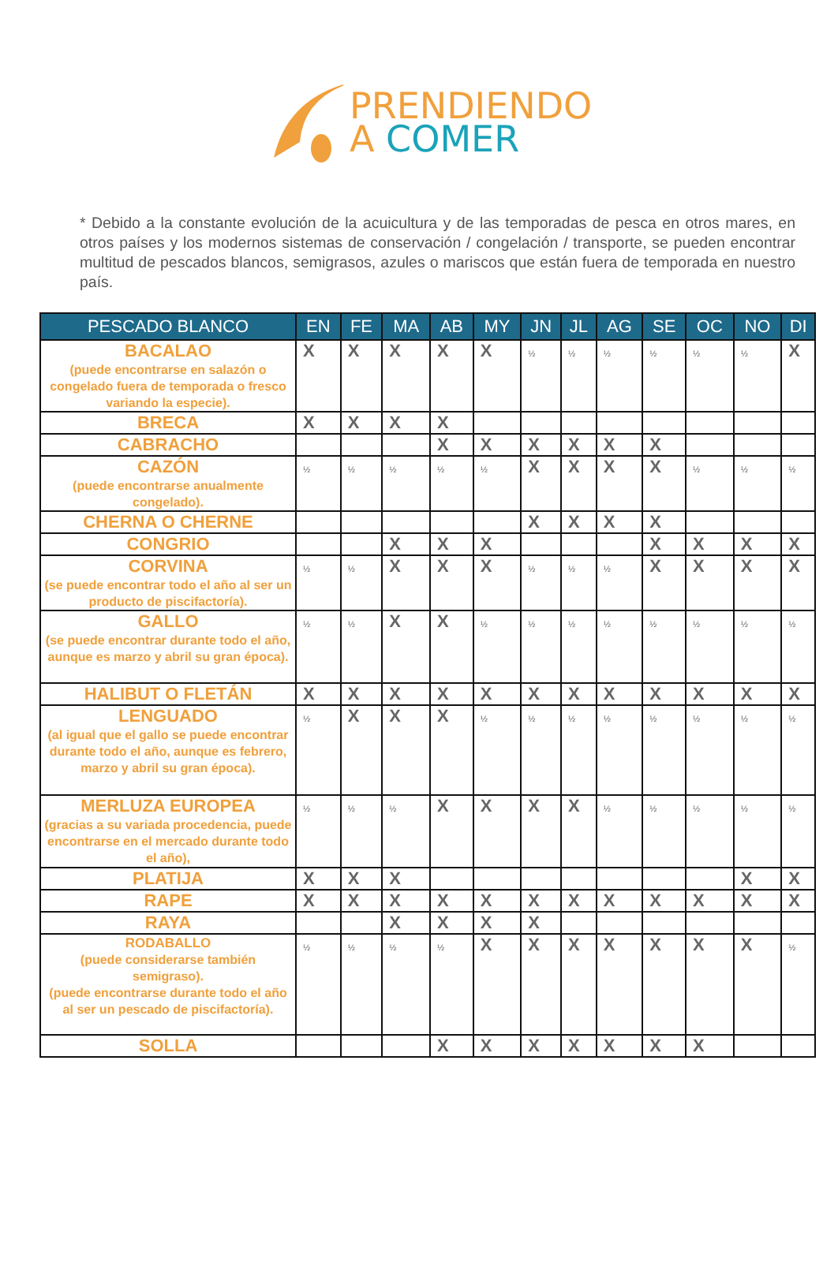PRENDIENDO
A COMER
* Debido a la constante evolución de la acuicultura y de las temporadas de pesca en otros mares, en otros países y los modernos sistemas de conservación / congelación / transporte, se pueden encontrar multitud de pescados blancos, semigrasos, azules o mariscos que están fuera de temporada en nuestro país.
| PESCADO BLANCO | EN | FE | MA | AB | MY | JN | JL | AG | SE | OC | NO | DI |
| --- | --- | --- | --- | --- | --- | --- | --- | --- | --- | --- | --- | --- |
| BACALAO (puede encontrarse en salazón o congelado fuera de temporada o fresco variando la especie). | X | X | X | X | X | ½ | ½ | ½ | ½ | ½ | ½ | X |
| BRECA | X | X | X | X | | | | | | | | |
| CABRACHO | | | | X | X | X | X | X | X | | | |
| CAZÓN (puede encontrarse anualmente congelado). | ½ | ½ | ½ | ½ | ½ | X | X | X | X | ½ | ½ | ½ |
| CHERNA O CHERNE | | | | | | X | X | X | X | | | |
| CONGRIO | | | X | X | X | | | | X | X | X | X |
| CORVINA (se puede encontrar todo el año al ser un producto de piscifactoría). | ½ | ½ | X | X | X | ½ | ½ | ½ | X | X | X | X |
| GALLO (se puede encontrar durante todo el año, aunque es marzo y abril su gran época). | ½ | ½ | X | X | ½ | ½ | ½ | ½ | ½ | ½ | ½ | ½ |
| HALIBUT O FLETÁN | X | X | X | X | X | X | X | X | X | X | X | X |
| LENGUADO (al igual que el gallo se puede encontrar durante todo el año, aunque es febrero, marzo y abril su gran época). | ½ | X | X | X | ½ | ½ | ½ | ½ | ½ | ½ | ½ | ½ |
| MERLUZA EUROPEA (gracias a su variada procedencia, puede encontrarse en el mercado durante todo el año), | ½ | ½ | ½ | X | X | X | X | ½ | ½ | ½ | ½ | ½ |
| PLATIJA | X | X | X | | | | | | | | X | X |
| RAPE | X | X | X | X | X | X | X | X | X | X | X | X |
| RAYA | | | X | X | X | X | | | | | | |
| RODABALLO (puede considerarse también semigraso). (puede encontrarse durante todo el año al ser un pescado de piscifactoría). | ½ | ½ | ½ | ½ | X | X | X | X | X | X | X | ½ |
| SOLLA | | | | X | X | X | X | X | X | X | | |